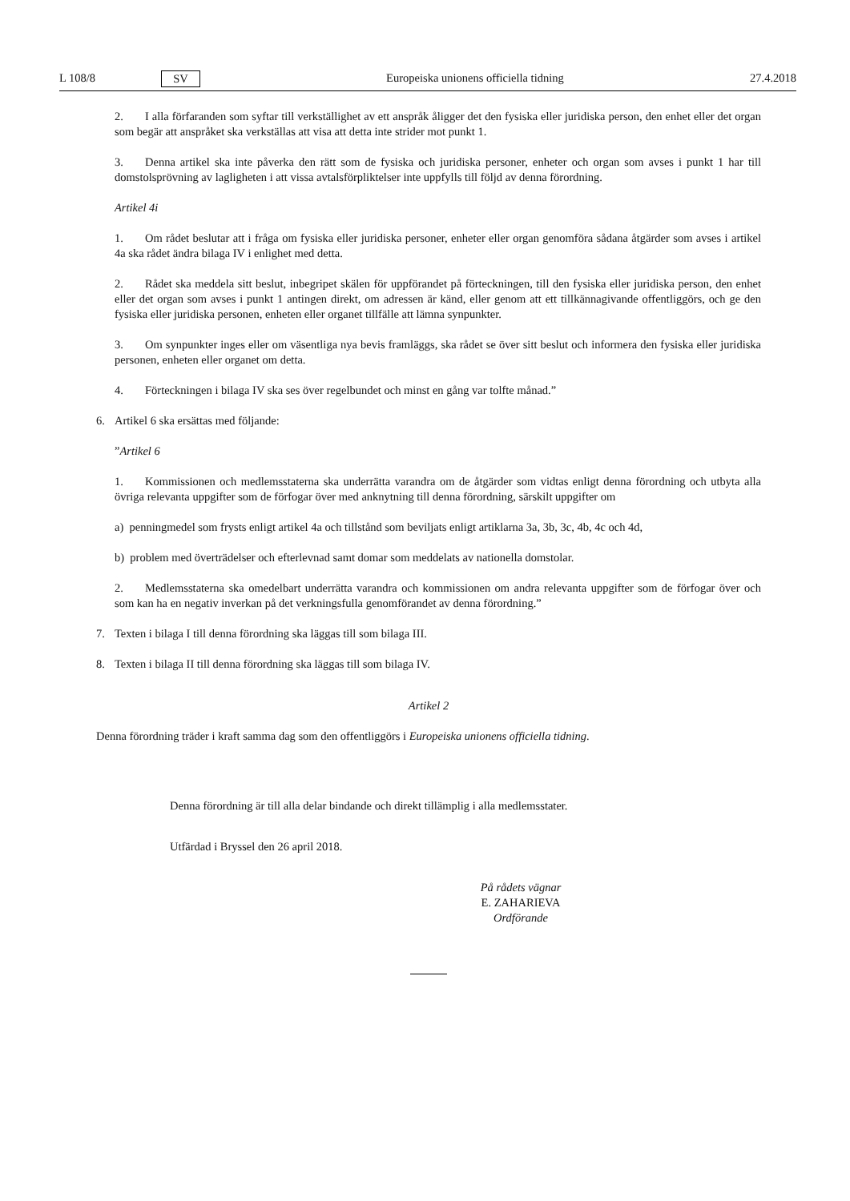L 108/8 SV Europeiska unionens officiella tidning 27.4.2018
2. I alla förfaranden som syftar till verkställighet av ett anspråk åligger det den fysiska eller juridiska person, den enhet eller det organ som begär att anspråket ska verkställas att visa att detta inte strider mot punkt 1.
3. Denna artikel ska inte påverka den rätt som de fysiska och juridiska personer, enheter och organ som avses i punkt 1 har till domstolsprövning av lagligheten i att vissa avtalsförpliktelser inte uppfylls till följd av denna förordning.
Artikel 4i
1. Om rådet beslutar att i fråga om fysiska eller juridiska personer, enheter eller organ genomföra sådana åtgärder som avses i artikel 4a ska rådet ändra bilaga IV i enlighet med detta.
2. Rådet ska meddela sitt beslut, inbegripet skälen för uppförandet på förteckningen, till den fysiska eller juridiska person, den enhet eller det organ som avses i punkt 1 antingen direkt, om adressen är känd, eller genom att ett tillkännagivande offentliggörs, och ge den fysiska eller juridiska personen, enheten eller organet tillfälle att lämna synpunkter.
3. Om synpunkter inges eller om väsentliga nya bevis framläggs, ska rådet se över sitt beslut och informera den fysiska eller juridiska personen, enheten eller organet om detta.
4. Förteckningen i bilaga IV ska ses över regelbundet och minst en gång var tolfte månad.”
6. Artikel 6 ska ersättas med följande:
”Artikel 6
1. Kommissionen och medlemsstaterna ska underrätta varandra om de åtgärder som vidtas enligt denna förordning och utbyta alla övriga relevanta uppgifter som de förfogar över med anknytning till denna förordning, särskilt uppgifter om
a) penningmedel som frysts enligt artikel 4a och tillstånd som beviljats enligt artiklarna 3a, 3b, 3c, 4b, 4c och 4d,
b) problem med överträdelser och efterlevnad samt domar som meddelats av nationella domstolar.
2. Medlemsstaterna ska omedelbart underrätta varandra och kommissionen om andra relevanta uppgifter som de förfogar över och som kan ha en negativ inverkan på det verkningsfulla genomförandet av denna förordning.”
7. Texten i bilaga I till denna förordning ska läggas till som bilaga III.
8. Texten i bilaga II till denna förordning ska läggas till som bilaga IV.
Artikel 2
Denna förordning träder i kraft samma dag som den offentliggörs i Europeiska unionens officiella tidning.
Denna förordning är till alla delar bindande och direkt tillämplig i alla medlemsstater.
Utfärdad i Bryssel den 26 april 2018.
På rådets vägnar
E. ZAHARIEVA
Ordförande